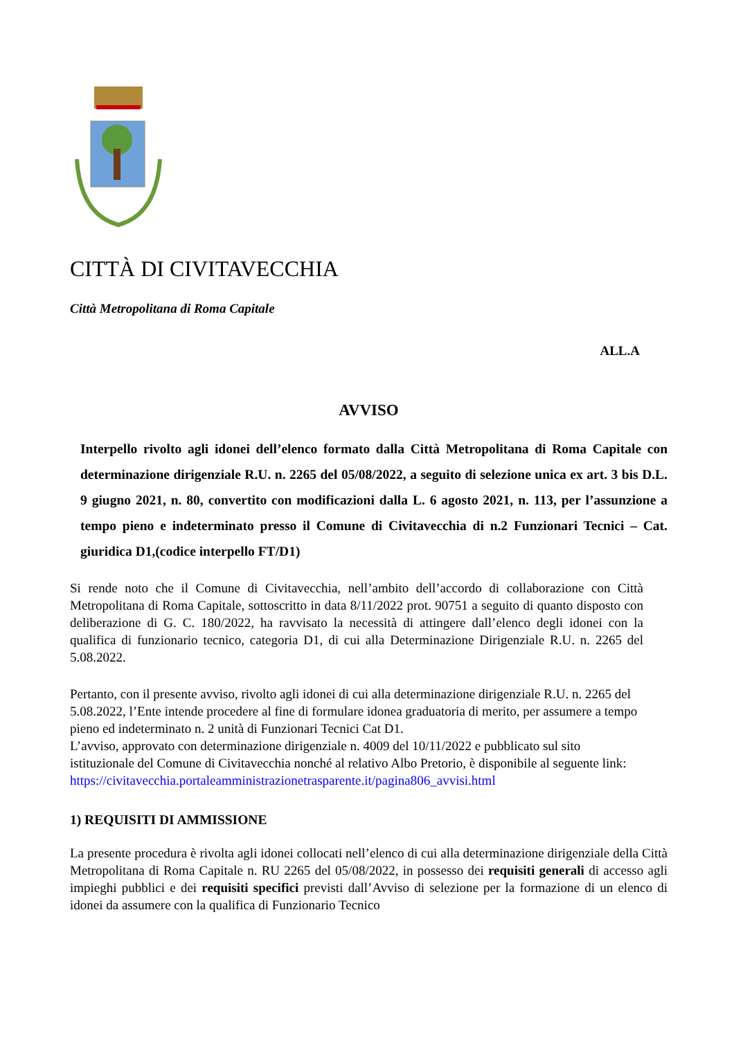CITTÀ DI CIVITAVECCHIA
Città Metropolitana di Roma Capitale
ALL.A
AVVISO
Interpello rivolto agli idonei dell’elenco formato dalla Città Metropolitana di Roma Capitale con determinazione dirigenziale R.U. n. 2265 del 05/08/2022, a seguito di selezione unica ex art. 3 bis D.L. 9 giugno 2021, n. 80, convertito con modificazioni dalla L. 6 agosto 2021, n. 113, per l’assunzione a tempo pieno e indeterminato presso il Comune di Civitavecchia di n.2 Funzionari Tecnici – Cat. giuridica D1,(codice interpello FT/D1)
Si rende noto che il Comune di Civitavecchia, nell’ambito dell’accordo di collaborazione con Città Metropolitana di Roma Capitale, sottoscritto in data 8/11/2022 prot. 90751 a seguito di quanto disposto con deliberazione di G. C. 180/2022, ha ravvisato la necessità di attingere dall’elenco degli idonei con la qualifica di funzionario tecnico, categoria D1, di cui alla Determinazione Dirigenziale R.U. n. 2265 del 5.08.2022.
Pertanto, con il presente avviso, rivolto agli idonei di cui alla determinazione dirigenziale R.U. n. 2265 del 5.08.2022, l’Ente intende procedere al fine di formulare idonea graduatoria di merito, per assumere a tempo pieno ed indeterminato n. 2 unità di Funzionari Tecnici Cat D1.
L’avviso, approvato con determinazione dirigenziale n. 4009 del 10/11/2022 e pubblicato sul sito istituzionale del Comune di Civitavecchia nonché al relativo Albo Pretorio, è disponibile al seguente link:
https://civitavecchia.portaleamministrazionetrasparente.it/pagina806_avvisi.html
1) REQUISITI DI AMMISSIONE
La presente procedura è rivolta agli idonei collocati nell’elenco di cui alla determinazione dirigenziale della Città Metropolitana di Roma Capitale n. RU 2265 del 05/08/2022, in possesso dei requisiti generali di accesso agli impieghi pubblici e dei requisiti specifici previsti dall’Avviso di selezione per la formazione di un elenco di idonei da assumere con la qualifica di Funzionario Tecnico